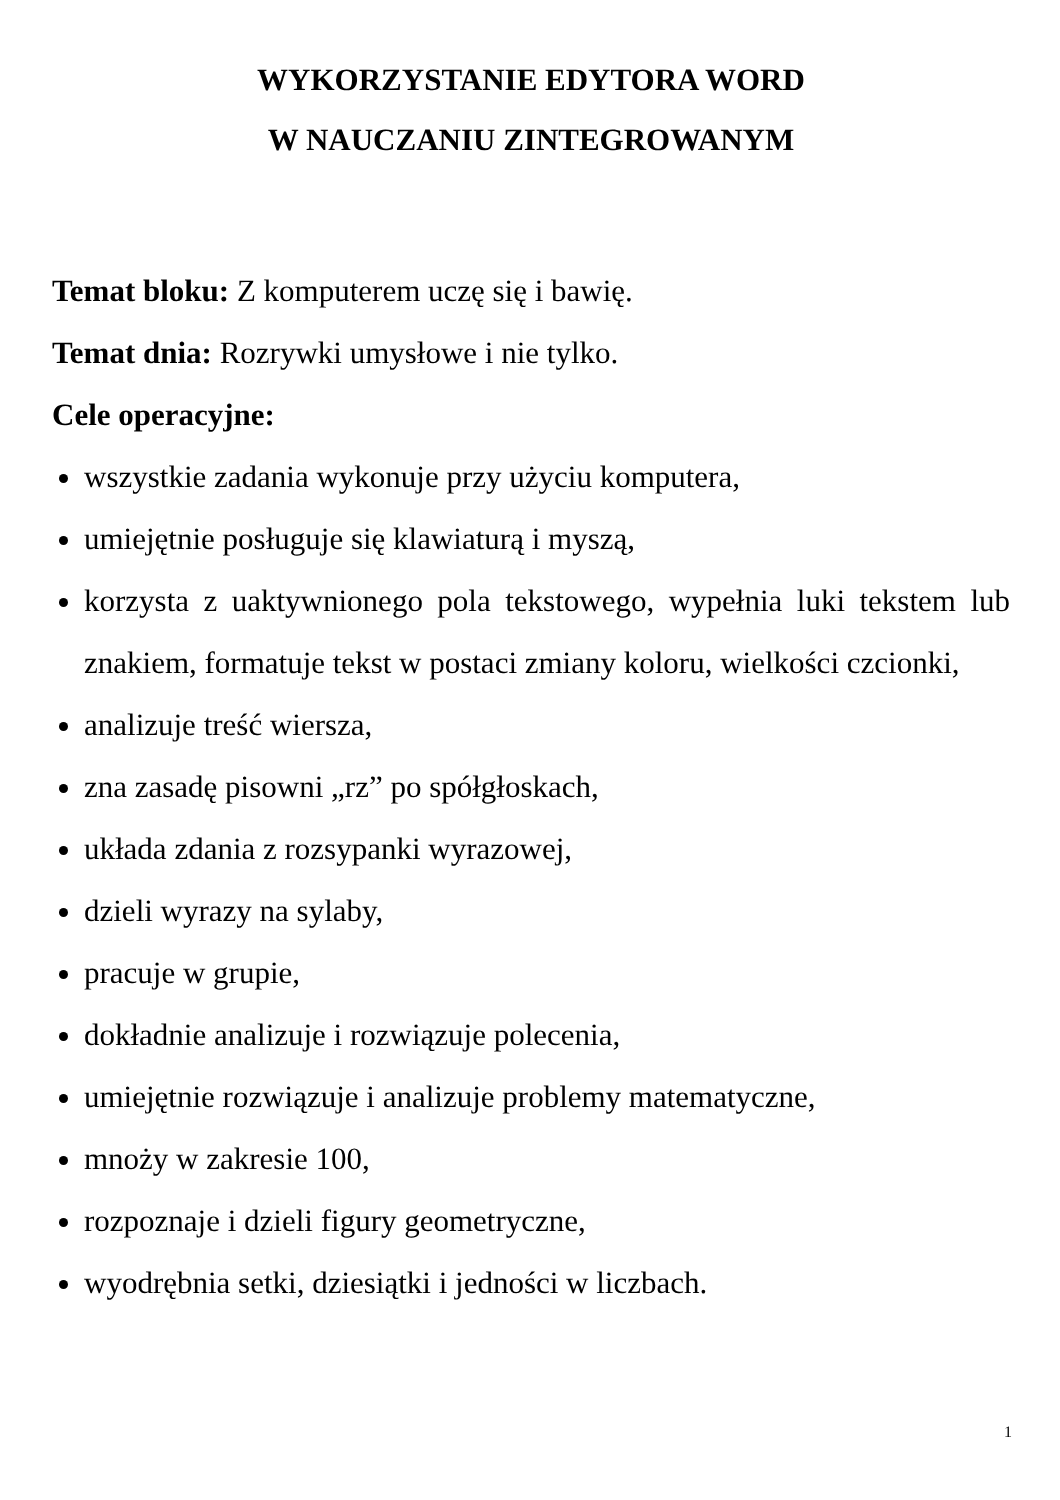WYKORZYSTANIE EDYTORA WORD
W NAUCZANIU ZINTEGROWANYM
Temat bloku: Z komputerem uczę się i bawię.
Temat dnia: Rozrywki umysłowe i nie tylko.
Cele operacyjne:
wszystkie zadania wykonuje przy użyciu komputera,
umiejętnie posługuje się klawiaturą i myszą,
korzysta z uaktywnionego pola tekstowego, wypełnia luki tekstem lub znakiem, formatuje tekst w postaci zmiany koloru, wielkości czcionki,
analizuje treść wiersza,
zna zasadę pisowni „rz” po spółgłoskach,
układa zdania z rozsypanki wyrazowej,
dzieli wyrazy na sylaby,
pracuje w grupie,
dokładnie analizuje i rozwiązuje polecenia,
umiejętnie rozwiązuje i analizuje problemy matematyczne,
mnoży w zakresie 100,
rozpoznaje i dzieli figury geometryczne,
wyodrębnia setki, dziesiątki i jedności w liczbach.
1